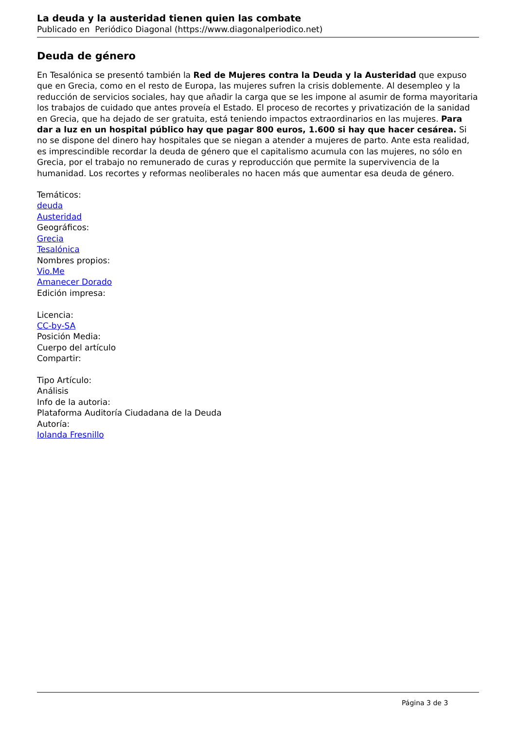La deuda y la austeridad tienen quien las combate
Publicado en Periódico Diagonal (https://www.diagonalperiodico.net)
Deuda de género
En Tesalónica se presentó también la Red de Mujeres contra la Deuda y la Austeridad que expuso que en Grecia, como en el resto de Europa, las mujeres sufren la crisis doblemente. Al desempleo y la reducción de servicios sociales, hay que añadir la carga que se les impone al asumir de forma mayoritaria los trabajos de cuidado que antes proveía el Estado. El proceso de recortes y privatización de la sanidad en Grecia, que ha dejado de ser gratuita, está teniendo impactos extraordinarios en las mujeres. Para dar a luz en un hospital público hay que pagar 800 euros, 1.600 si hay que hacer cesárea. Si no se dispone del dinero hay hospitales que se niegan a atender a mujeres de parto. Ante esta realidad, es imprescindible recordar la deuda de género que el capitalismo acumula con las mujeres, no sólo en Grecia, por el trabajo no remunerado de curas y reproducción que permite la supervivencia de la humanidad. Los recortes y reformas neoliberales no hacen más que aumentar esa deuda de género.
Temáticos:
deuda
Austeridad
Geográficos:
Grecia
Tesalónica
Nombres propios:
Vio.Me
Amanecer Dorado
Edición impresa:
Licencia:
CC-by-SA
Posición Media:
Cuerpo del artículo
Compartir:
Tipo Artículo:
Análisis
Info de la autoria:
Plataforma Auditoría Ciudadana de la Deuda
Autoría:
Iolanda Fresnillo
Página 3 de 3